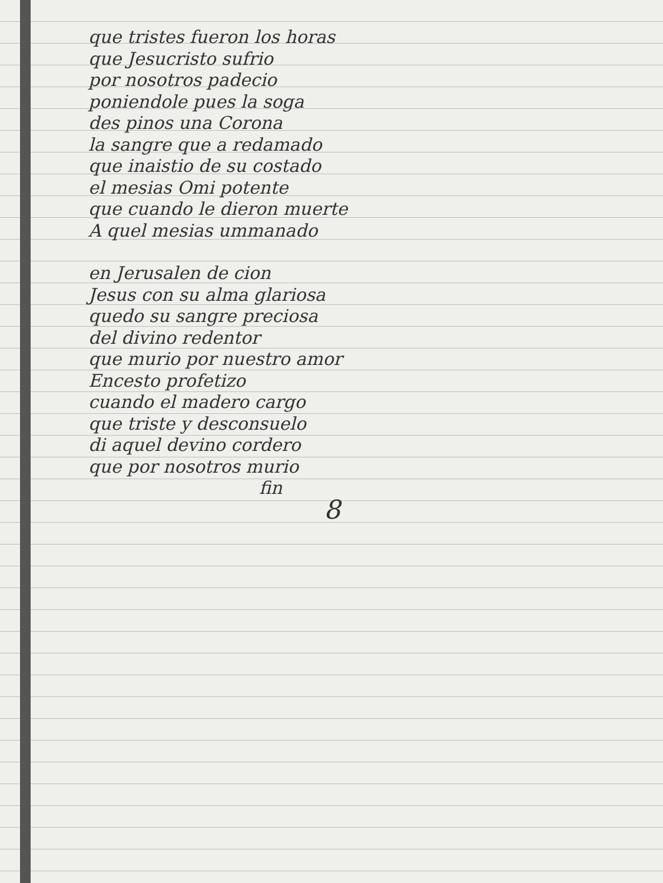que tristes fueron los horas
que Jesucristo sufrio
por nosotros padecio
poniendole pues la soga
des pinos una Corona
la sangre que a redamado
que inaistio de su costado
el mesias Omi potente
que cuando le dieron muerte
A quel mesias ummanado
en Jerusalen de cion
Jesus con su alma glariosa
quedo su sangre preciosa
del divino redentor
que murio por nuestro amor
Encesto profetizo
cuando el madero cargo
que triste y desconsuelo
di aquel devino cordero
que por nosotros murio
fin
8